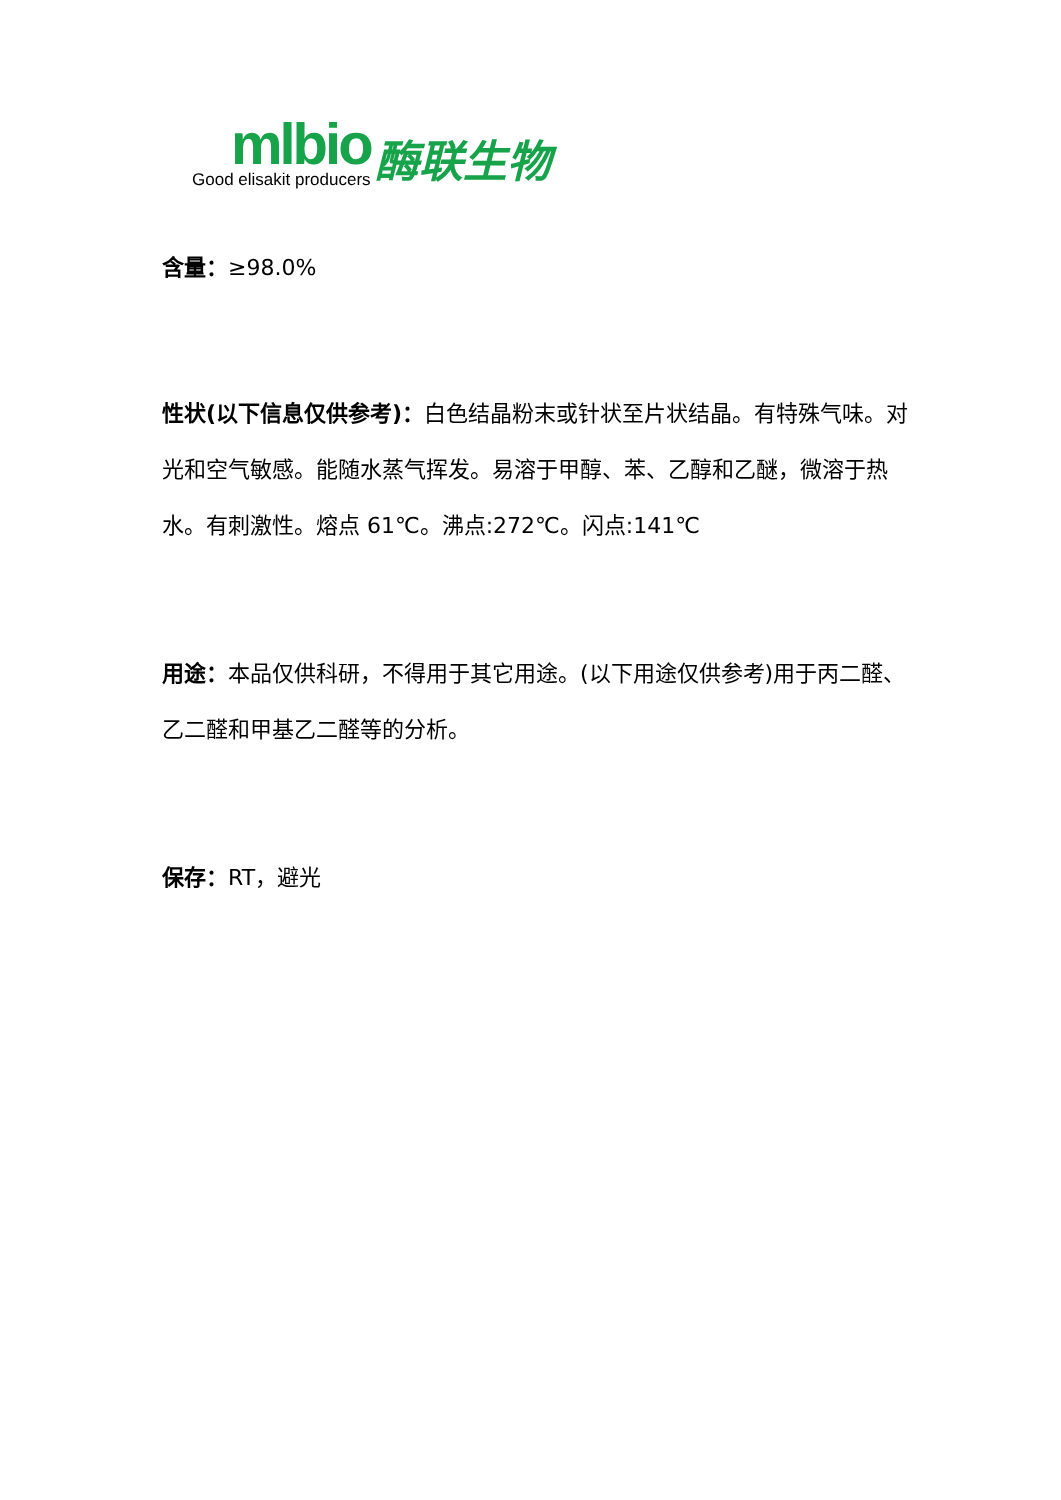mlbio
Good elisakit producers
酶联生物
含量：≥98.0%
性状(以下信息仅供参考)：白色结晶粉末或针状至片状结晶。有特殊气味。对光和空气敏感。能随水蒸气挥发。易溶于甲醇、苯、乙醇和乙醚，微溶于热水。有刺激性。熔点 61℃。沸点:272℃。闪点:141℃
用途：本品仅供科研，不得用于其它用途。(以下用途仅供参考)用于丙二醛、乙二醛和甲基乙二醛等的分析。
保存：RT，避光